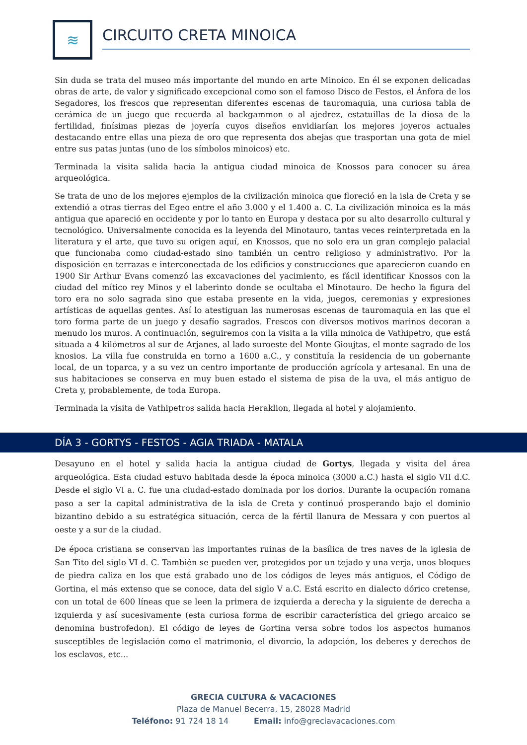≋
CIRCUITO CRETA MINOICA
Sin duda se trata del museo más importante del mundo en arte Minoico. En él se exponen delicadas obras de arte, de valor y significado excepcional como son el famoso Disco de Festos, el Ánfora de los Segadores, los frescos que representan diferentes escenas de tauromaquia, una curiosa tabla de cerámica de un juego que recuerda al backgammon o al ajedrez, estatuillas de la diosa de la fertilidad, finísimas piezas de joyería cuyos diseños envidiarían los mejores joyeros actuales destacando entre ellas una pieza de oro que representa dos abejas que trasportan una gota de miel entre sus patas juntas (uno de los símbolos minoicos) etc.
Terminada la visita salida hacia la antigua ciudad minoica de Knossos para conocer su área arqueológica.
Se trata de uno de los mejores ejemplos de la civilización minoica que floreció en la isla de Creta y se extendió a otras tierras del Egeo entre el año 3.000 y el 1.400 a. C. La civilización minoica es la más antigua que apareció en occidente y por lo tanto en Europa y destaca por su alto desarrollo cultural y tecnológico. Universalmente conocida es la leyenda del Minotauro, tantas veces reinterpretada en la literatura y el arte, que tuvo su origen aquí, en Knossos, que no solo era un gran complejo palacial que funcionaba como ciudad-estado sino también un centro religioso y administrativo. Por la disposición en terrazas e interconectada de los edificios y construcciones que aparecieron cuando en 1900 Sir Arthur Evans comenzó las excavaciones del yacimiento, es fácil identificar Knossos con la ciudad del mítico rey Minos y el laberinto donde se ocultaba el Minotauro. De hecho la figura del toro era no solo sagrada sino que estaba presente en la vida, juegos, ceremonias y expresiones artísticas de aquellas gentes. Así lo atestiguan las numerosas escenas de tauromaquia en las que el toro forma parte de un juego y desafío sagrados. Frescos con diversos motivos marinos decoran a menudo los muros. A continuación, seguiremos con la visita a la villa minoica de Vathipetro, que está situada a 4 kilómetros al sur de Arjanes, al lado suroeste del Monte Gioujtas, el monte sagrado de los knosios. La villa fue construida en torno a 1600 a.C., y constituía la residencia de un gobernante local, de un toparca, y a su vez un centro importante de producción agrícola y artesanal. En una de sus habitaciones se conserva en muy buen estado el sistema de pisa de la uva, el más antiguo de Creta y, probablemente, de toda Europa.
Terminada la visita de Vathipetros salida hacia Heraklion, llegada al hotel y alojamiento.
DÍA 3 - GORTYS - FESTOS - AGIA TRIADA - MATALA
Desayuno en el hotel y salida hacia la antigua ciudad de Gortys, llegada y visita del área arqueológica. Esta ciudad estuvo habitada desde la época minoica (3000 a.C.) hasta el siglo VII d.C. Desde el siglo VI a. C. fue una ciudad-estado dominada por los dorios. Durante la ocupación romana paso a ser la capital administrativa de la isla de Creta y continuó prosperando bajo el dominio bizantino debido a su estratégica situación, cerca de la fértil llanura de Messara y con puertos al oeste y a sur de la ciudad.
De época cristiana se conservan las importantes ruinas de la basílica de tres naves de la iglesia de San Tito del siglo VI d. C. También se pueden ver, protegidos por un tejado y una verja, unos bloques de piedra caliza en los que está grabado uno de los códigos de leyes más antiguos, el Código de Gortina, el más extenso que se conoce, data del siglo V a.C. Está escrito en dialecto dórico cretense, con un total de 600 líneas que se leen la primera de izquierda a derecha y la siguiente de derecha a izquierda y así sucesivamente (esta curiosa forma de escribir característica del griego arcaico se denomina bustrofedon). El código de leyes de Gortina versa sobre todos los aspectos humanos susceptibles de legislación como el matrimonio, el divorcio, la adopción, los deberes y derechos de los esclavos, etc...
GRECIA CULTURA & VACACIONES
Plaza de Manuel Becerra, 15, 28028 Madrid
Teléfono: 91 724 18 14 Email: info@greciavacaciones.com